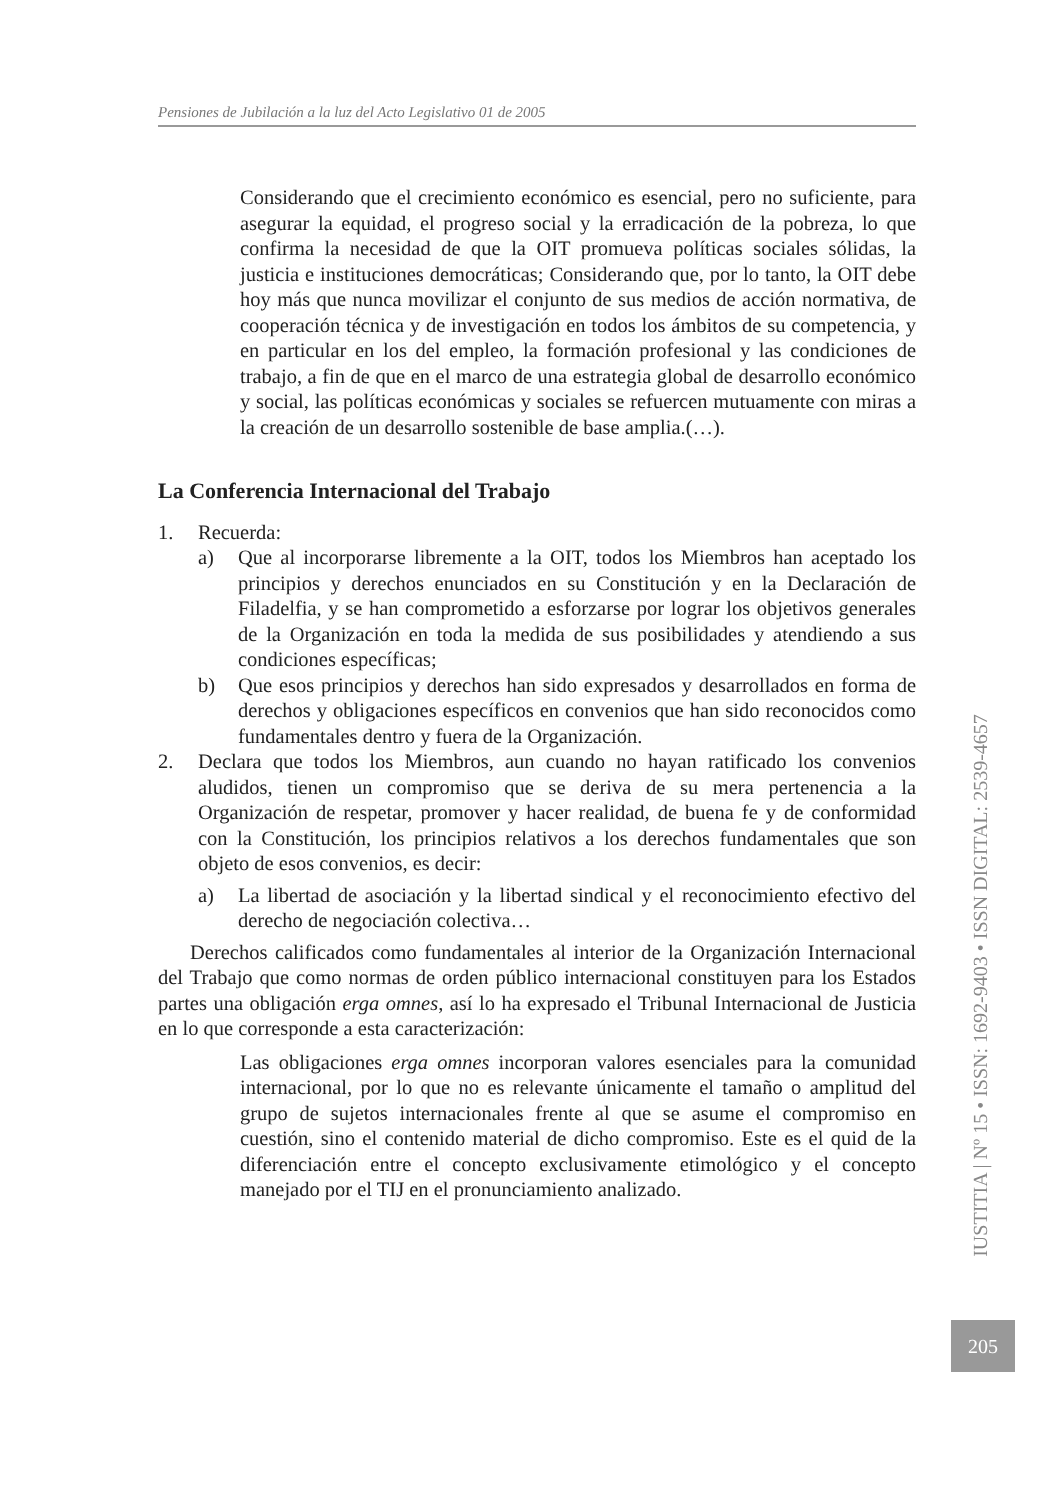Pensiones de Jubilación a la luz del Acto Legislativo 01 de 2005
Considerando que el crecimiento económico es esencial, pero no suficiente, para asegurar la equidad, el progreso social y la erradicación de la pobreza, lo que confirma la necesidad de que la OIT promueva políticas sociales sólidas, la justicia e instituciones democráticas; Considerando que, por lo tanto, la OIT debe hoy más que nunca movilizar el conjunto de sus medios de acción normativa, de cooperación técnica y de investigación en todos los ámbitos de su competencia, y en particular en los del empleo, la formación profesional y las condiciones de trabajo, a fin de que en el marco de una estrategia global de desarrollo económico y social, las políticas económicas y sociales se refuercen mutuamente con miras a la creación de un desarrollo sostenible de base amplia.(…).
La Conferencia Internacional del Trabajo
1. Recuerda:
a) Que al incorporarse libremente a la OIT, todos los Miembros han aceptado los principios y derechos enunciados en su Constitución y en la Declaración de Filadelfia, y se han comprometido a esforzarse por lograr los objetivos generales de la Organización en toda la medida de sus posibilidades y atendiendo a sus condiciones específicas;
b) Que esos principios y derechos han sido expresados y desarrollados en forma de derechos y obligaciones específicos en convenios que han sido reconocidos como fundamentales dentro y fuera de la Organización.
2. Declara que todos los Miembros, aun cuando no hayan ratificado los convenios aludidos, tienen un compromiso que se deriva de su mera pertenencia a la Organización de respetar, promover y hacer realidad, de buena fe y de conformidad con la Constitución, los principios relativos a los derechos fundamentales que son objeto de esos convenios, es decir:
a) La libertad de asociación y la libertad sindical y el reconocimiento efectivo del derecho de negociación colectiva…
Derechos calificados como fundamentales al interior de la Organización Internacional del Trabajo que como normas de orden público internacional constituyen para los Estados partes una obligación erga omnes, así lo ha expresado el Tribunal Internacional de Justicia en lo que corresponde a esta caracterización:
Las obligaciones erga omnes incorporan valores esenciales para la comunidad internacional, por lo que no es relevante únicamente el tamaño o amplitud del grupo de sujetos internacionales frente al que se asume el compromiso en cuestión, sino el contenido material de dicho compromiso. Este es el quid de la diferenciación entre el concepto exclusivamente etimológico y el concepto manejado por el TIJ en el pronunciamiento analizado.
IUSTITIA | Nº 15 • ISSN: 1692-9403 • ISSN DIGITAL: 2539-4657
205